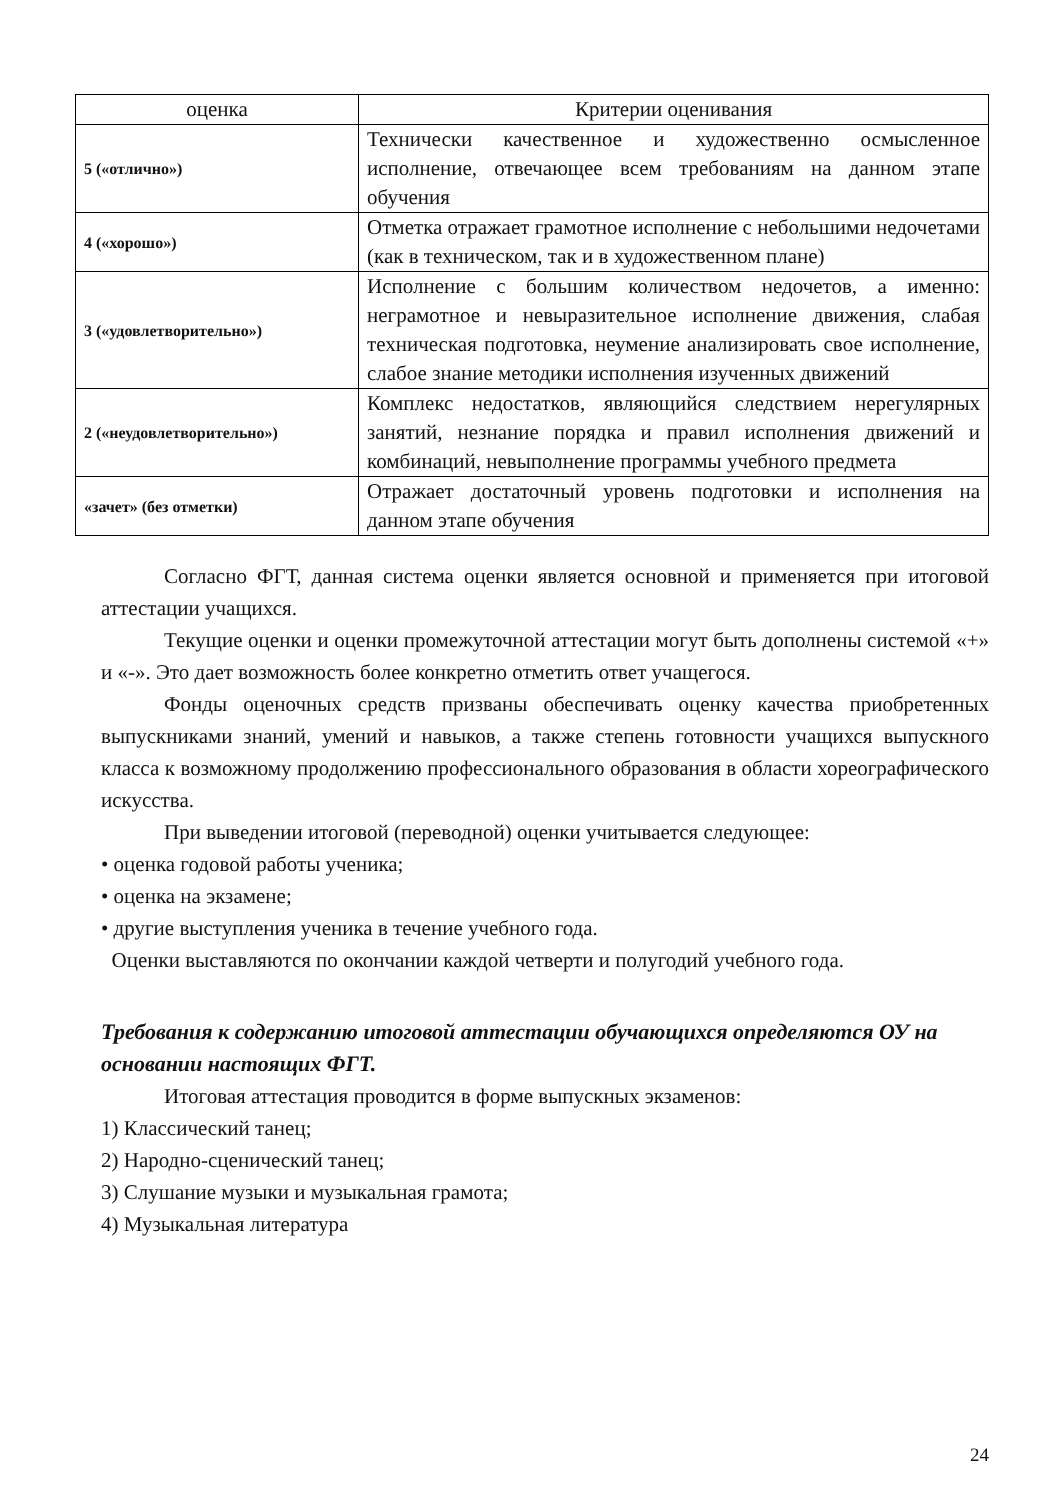| оценка | Критерии оценивания |
| --- | --- |
| 5 («отлично») | Технически качественное и художественно осмысленное исполнение, отвечающее всем требованиям на данном этапе обучения |
| 4 («хорошо») | Отметка отражает грамотное исполнение с небольшими недочетами (как в техническом, так и в художественном плане) |
| 3 («удовлетворительно») | Исполнение с большим количеством недочетов, а именно: неграмотное и невыразительное исполнение движения, слабая техническая подготовка, неумение анализировать свое исполнение, слабое знание методики исполнения изученных движений |
| 2 («неудовлетворительно») | Комплекс недостатков, являющийся следствием нерегулярных занятий, незнание порядка и правил исполнения движений и комбинаций, невыполнение программы учебного предмета |
| «зачет» (без отметки) | Отражает достаточный уровень подготовки и исполнения на данном этапе обучения |
Согласно ФГТ, данная система оценки является основной и применяется при итоговой аттестации учащихся.
Текущие оценки и оценки промежуточной аттестации могут быть дополнены системой «+» и «-». Это дает возможность более конкретно отметить ответ учащегося.
Фонды оценочных средств призваны обеспечивать оценку качества приобретенных выпускниками знаний, умений и навыков, а также степень готовности учащихся выпускного класса к возможному продолжению профессионального образования в области хореографического искусства.
При выведении итоговой (переводной) оценки учитывается следующее:
• оценка годовой работы ученика;
• оценка на экзамене;
• другие выступления ученика в течение учебного года.
Оценки выставляются по окончании каждой четверти и полугодий учебного года.
Требования к содержанию итоговой аттестации обучающихся определяются ОУ на основании настоящих ФГТ.
Итоговая аттестация проводится в форме выпускных экзаменов:
1) Классический танец;
2) Народно-сценический танец;
3) Слушание музыки и музыкальная грамота;
4) Музыкальная литература
24